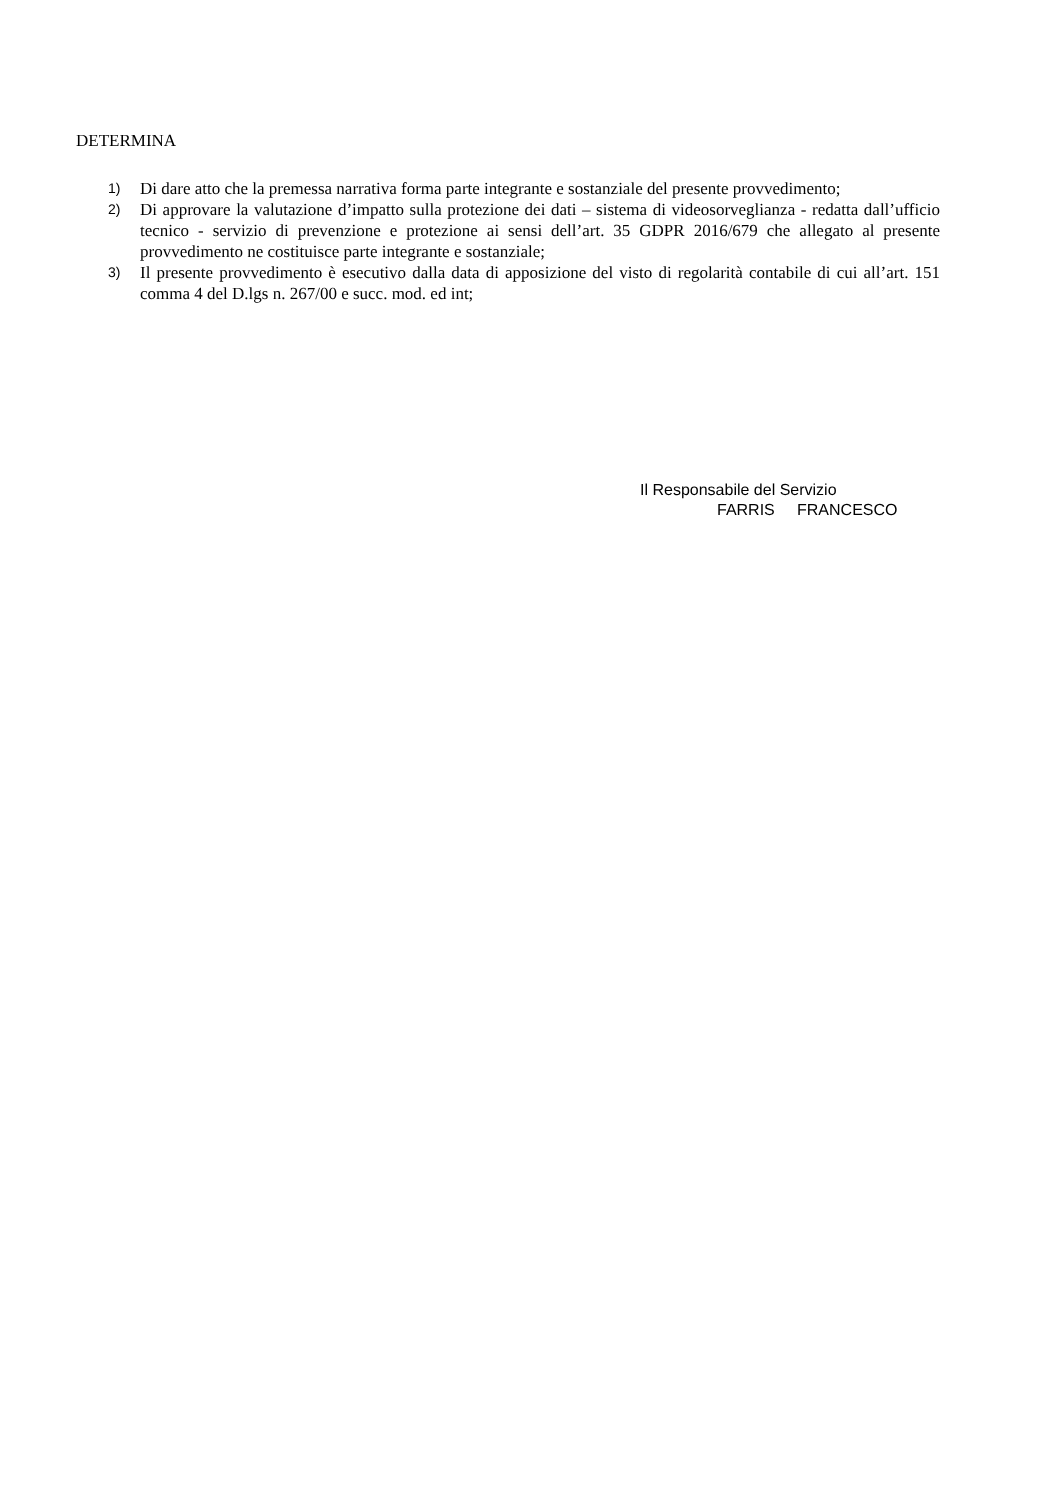DETERMINA
1) Di dare atto che la premessa narrativa forma parte integrante e sostanziale del presente provvedimento;
2) Di approvare la valutazione d’impatto sulla protezione dei dati – sistema di videosorveglianza - redatta dall’ufficio tecnico - servizio di prevenzione e protezione ai sensi dell’art. 35 GDPR 2016/679 che allegato al presente provvedimento ne costituisce parte integrante e sostanziale;
3) Il presente provvedimento è esecutivo dalla data di apposizione del visto di regolarità contabile di cui all’art. 151 comma 4 del D.lgs n. 267/00 e succ. mod. ed int;
Il Responsabile del Servizio
FARRIS FRANCESCO